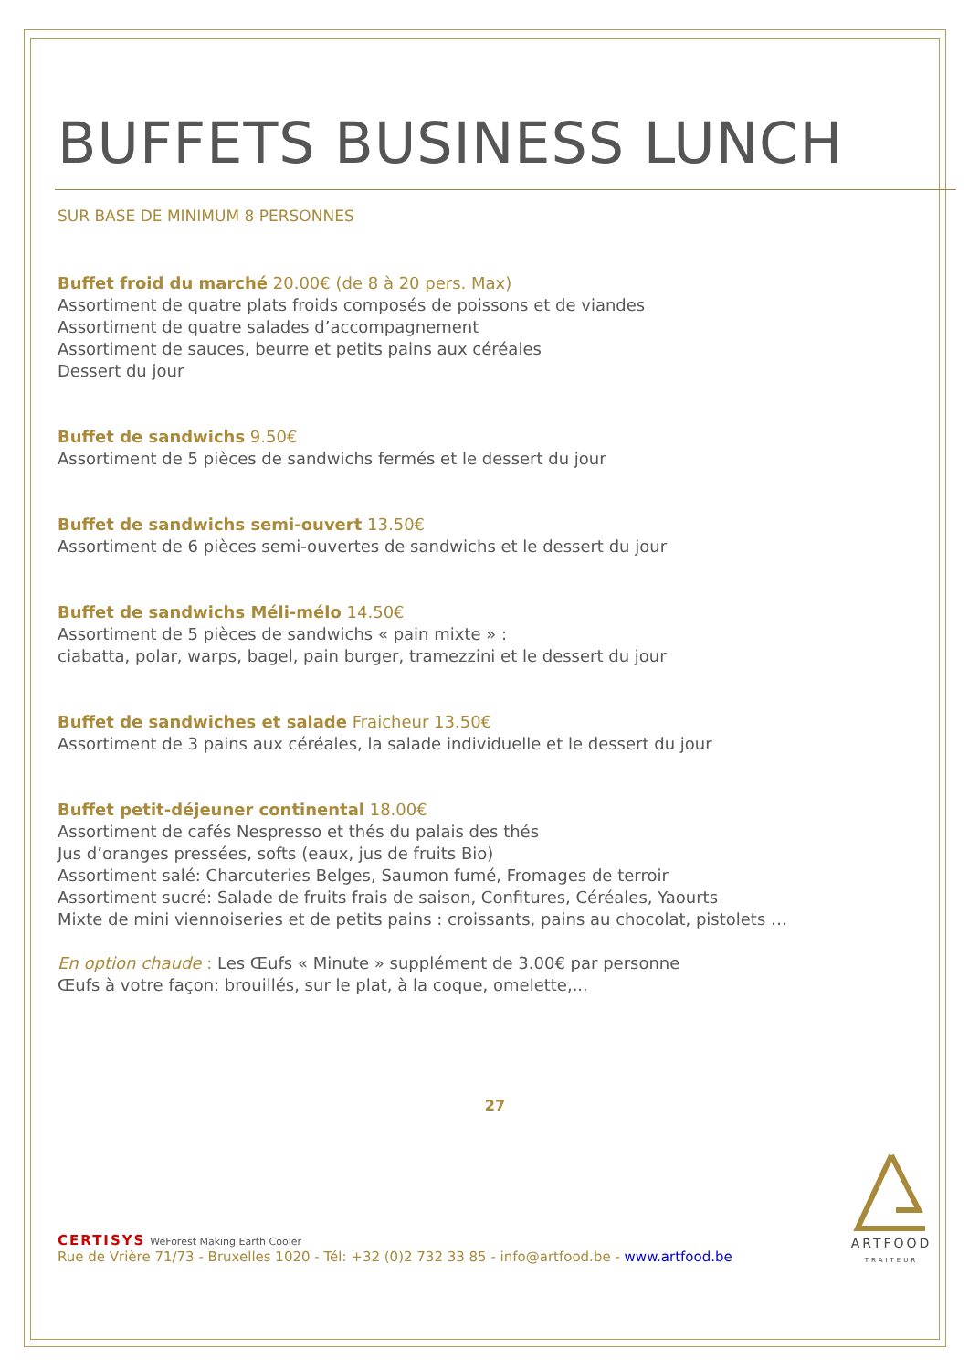BUFFETS BUSINESS LUNCH
SUR BASE DE MINIMUM 8 PERSONNES
Buffet froid du marché 20.00€ (de 8 à 20 pers. Max)
Assortiment de quatre plats froids composés de poissons et de viandes
Assortiment de quatre salades d’accompagnement
Assortiment de sauces, beurre et petits pains aux céréales
Dessert du jour
Buffet de sandwichs 9.50€
Assortiment de 5 pièces de sandwichs fermés et le dessert du jour
Buffet de sandwichs semi-ouvert 13.50€
Assortiment de 6 pièces semi-ouvertes de sandwichs et le dessert du jour
Buffet de sandwichs Méli-mélo 14.50€
Assortiment de 5 pièces de sandwichs « pain mixte » :
ciabatta, polar, warps, bagel, pain burger, tramezzini et le dessert du jour
Buffet de sandwiches et salade Fraicheur 13.50€
Assortiment de 3 pains aux céréales, la salade individuelle et le dessert du jour
Buffet petit-déjeuner continental 18.00€
Assortiment de cafés Nespresso et thés du palais des thés
Jus d’oranges pressées, softs (eaux, jus de fruits Bio)
Assortiment salé: Charcuteries Belges, Saumon fumé, Fromages de terroir
Assortiment sucré: Salade de fruits frais de saison, Confitures, Céréales, Yaourts
Mixte de mini viennoiseries et de petits pains : croissants, pains au chocolat, pistolets …
En option chaude : Les Œufs « Minute » supplément de 3.00€ par personne
Œufs à votre façon: brouillés, sur le plat, à la coque, omelette,...
27
CERTISYS WeForest Making Earth Cooler
Rue de Vrière 71/73 - Bruxelles 1020 - Tél: +32 (0)2 732 33 85 - info@artfood.be - www.artfood.be
ARTFOOD
TRAITEUR